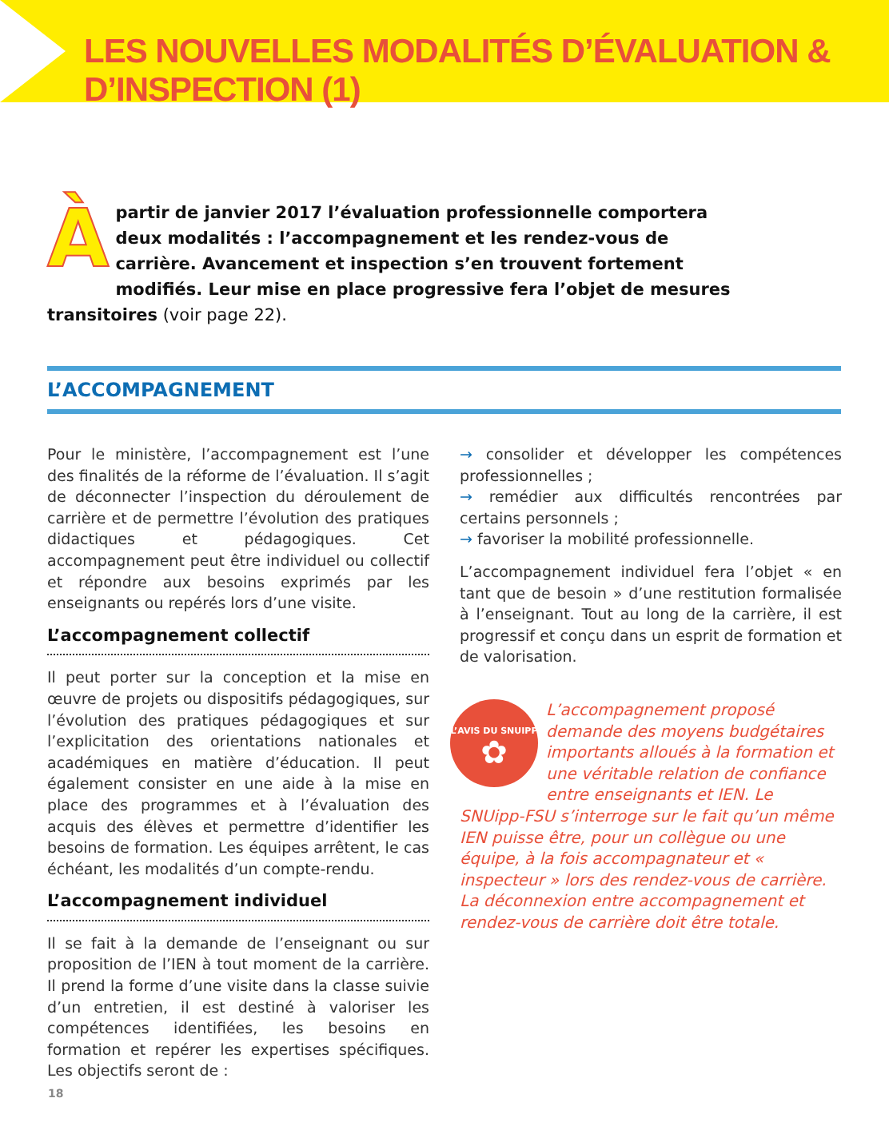LES NOUVELLES MODALITÉS D’ÉVALUATION & D’INSPECTION (1)
Àpartir de janvier 2017 l’évaluation professionnelle comportera deux modalités : l’accompagnement et les rendez-vous de carrière. Avancement et inspection s’en trouvent fortement modifiés. Leur mise en place progressive fera l’objet de mesures transitoires (voir page 22).
L’ACCOMPAGNEMENT
Pour le ministère, l’accompagnement est l’une des finalités de la réforme de l’évaluation. Il s’agit de déconnecter l’inspection du déroulement de carrière et de permettre l’évolution des pratiques didactiques et pédagogiques. Cet accompagnement peut être individuel ou collectif et répondre aux besoins exprimés par les enseignants ou repérés lors d’une visite.
L’accompagnement collectif
Il peut porter sur la conception et la mise en œuvre de projets ou dispositifs pédagogiques, sur l’évolution des pratiques pédagogiques et sur l’explicitation des orientations nationales et académiques en matière d’éducation. Il peut également consister en une aide à la mise en place des programmes et à l’évaluation des acquis des élèves et permettre d’identifier les besoins de formation. Les équipes arrêtent, le cas échéant, les modalités d’un compte-rendu.
L’accompagnement individuel
Il se fait à la demande de l’enseignant ou sur proposition de l’IEN à tout moment de la carrière. Il prend la forme d’une visite dans la classe suivie d’un entretien, il est destiné à valoriser les compétences identifiées, les besoins en formation et repérer les expertises spécifiques. Les objectifs seront de :
→ consolider et développer les compétences professionnelles ;
→ remédier aux difficultés rencontrées par certains personnels ;
→ favoriser la mobilité professionnelle.
L’accompagnement individuel fera l’objet « en tant que de besoin » d’une restitution formalisée à l’enseignant. Tout au long de la carrière, il est progressif et conçu dans un esprit de formation et de valorisation.
L’AVIS DU SNUIPP
✿
L’accompagnement proposé demande des moyens budgétaires importants alloués à la formation et une véritable relation de confiance entre enseignants et IEN. Le SNUipp-FSU s’interroge sur le fait qu’un même IEN puisse être, pour un collègue ou une équipe, à la fois accompagnateur et « inspecteur » lors des rendez-vous de carrière. La déconnexion entre accompagnement et rendez-vous de carrière doit être totale.
18